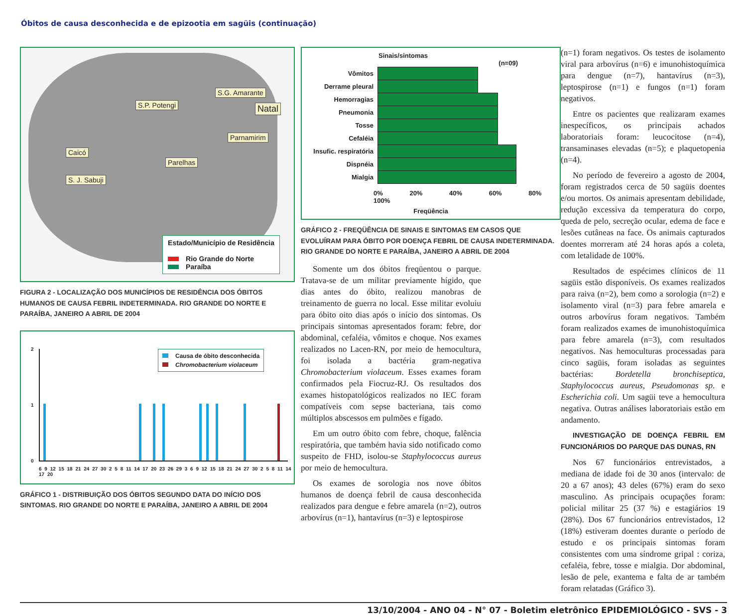Óbitos de causa desconhecida e de epizootia em sagüis (continuação)
S.G. Amarante
S.P. Potengi Natal
Parnamirim
Caicó
Parelhas
S. J. Sabuji
Estado/Município de Residência
Rio Grande do Norte
Paraíba
FIGURA 2 - LOCALIZAÇÃO DOS MUNICÍPIOS DE RESIDÊNCIA DOS ÓBITOS HUMANOS DE CAUSA FEBRIL INDETERMINADA. RIO GRANDE DO NORTE E PARAÍBA, JANEIRO A ABRIL DE 2004
2
1
0
Causa de óbito desconhecida
Chromobacterium violaceum
6 9 12 15 18 21 24 27 30 2 5 8 11 14 17 20 23 26 29 3 6 9 12 15 18 21 24 27 30 2 5 8 11 14 17 20
GRÁFICO 1 - DISTRIBUIÇÃO DOS ÓBITOS SEGUNDO DATA DO INÍCIO DOS SINTOMAS. RIO GRANDE DO NORTE E PARAÍBA, JANEIRO A ABRIL DE 2004
Sinais/sintomas
(n=09)
Vômitos
Derrame pleural
Hemorragias
Pneumonia
Tosse
Cefaléia
Insufic. respiratória
Dispnéia
Mialgia
0% 20% 40% 60% 80% 100%
Freqüência
GRÁFICO 2 - FREQÜÊNCIA DE SINAIS E SINTOMAS EM CASOS QUE EVOLUÍRAM PARA ÓBITO POR DOENÇA FEBRIL DE CAUSA INDETERMINADA. RIO GRANDE DO NORTE E PARAÍBA, JANEIRO A ABRIL DE 2004
Somente um dos óbitos freqüentou o parque. Tratava-se de um militar previamente hígido, que dias antes do óbito, realizou manobras de treinamento de guerra no local. Esse militar evoluiu para óbito oito dias após o início dos sintomas. Os principais sintomas apresentados foram: febre, dor abdominal, cefaléia, vômitos e choque. Nos exames realizados no Lacen-RN, por meio de hemocultura, foi isolada a bactéria gram-negativa Chromobacterium violaceum. Esses exames foram confirmados pela Fiocruz-RJ. Os resultados dos exames histopatológicos realizados no IEC foram compatíveis com sepse bacteriana, tais como múltiplos abscessos em pulmões e fígado.
Em um outro óbito com febre, choque, falência respiratória, que também havia sido notificado como suspeito de FHD, isolou-se Staphylococcus aureus por meio de hemocultura.
Os exames de sorologia nos nove óbitos humanos de doença febril de causa desconhecida realizados para dengue e febre amarela (n=2), outros arbovírus (n=1), hantavírus (n=3) e leptospirose
(n=1) foram negativos. Os testes de isolamento viral para arbovírus (n=6) e imunohistoquímica para dengue (n=7), hantavírus (n=3), leptospirose (n=1) e fungos (n=1) foram negativos.
Entre os pacientes que realizaram exames inespecíficos, os principais achados laboratoriais foram: leucocitose (n=4), transaminases elevadas (n=5); e plaquetopenia (n=4).
No período de fevereiro a agosto de 2004, foram registrados cerca de 50 sagüis doentes e/ou mortos. Os animais apresentam debilidade, redução excessiva da temperatura do corpo, queda de pelo, secreção ocular, edema de face e lesões cutâneas na face. Os animais capturados doentes morreram até 24 horas após a coleta, com letalidade de 100%.
Resultados de espécimes clínicos de 11 sagüis estão disponíveis. Os exames realizados para raiva (n=2), bem como a sorologia (n=2) e isolamento viral (n=3) para febre amarela e outros arbovírus foram negativos. Também foram realizados exames de imunohistoquímica para febre amarela (n=3), com resultados negativos. Nas hemoculturas processadas para cinco sagüis, foram isoladas as seguintes bactérias: Bordetella bronchiseptica, Staphylococcus aureus, Pseudomonas sp. e Escherichia coli. Um sagüi teve a hemocultura negativa. Outras análises laboratoriais estão em andamento.
INVESTIGAÇÃO DE DOENÇA FEBRIL EM FUNCIONÁRIOS DO PARQUE DAS DUNAS, RN
Nos 67 funcionários entrevistados, a mediana de idade foi de 30 anos (intervalo: de 20 a 67 anos); 43 deles (67%) eram do sexo masculino. As principais ocupações foram: policial militar 25 (37 %) e estagiários 19 (28%). Dos 67 funcionários entrevistados, 12 (18%) estiveram doentes durante o período de estudo e os principais sintomas foram consistentes com uma síndrome gripal : coriza, cefaléia, febre, tosse e mialgia. Dor abdominal, lesão de pele, exantema e falta de ar também foram relatadas (Gráfico 3).
13/10/2004 - ANO 04 - N° 07 - Boletim eletrônico EPIDEMIOLÓGICO - SVS - 3